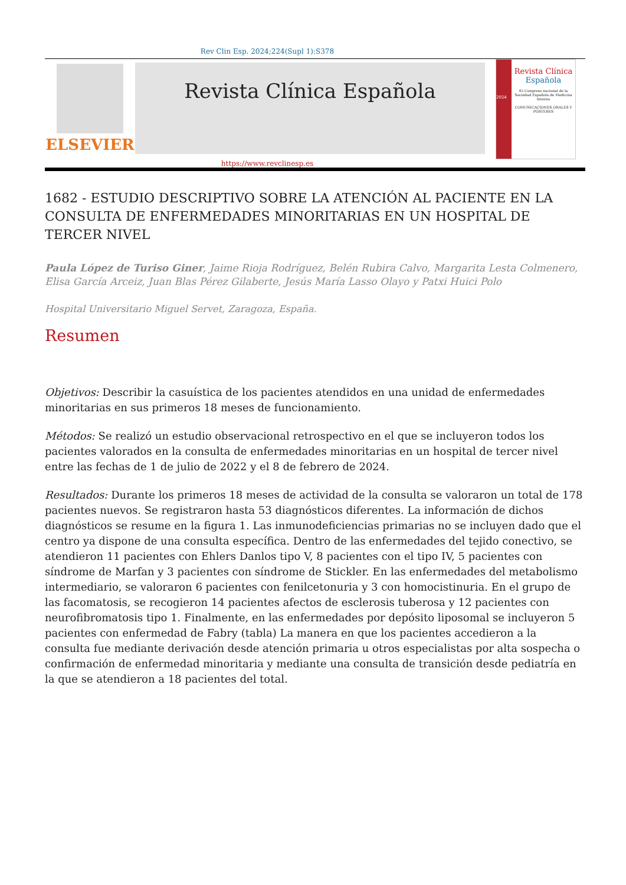Rev Clin Esp. 2024;224(Supl 1):S378
ELSEVIER
Revista Clínica Española
2024
Revista Clínica
Española
45 Congreso nacional de la Sociedad Española de Medicina Interna
COMUNICACIONES ORALES Y PÓSTERES
https://www.revclinesp.es
1682 - ESTUDIO DESCRIPTIVO SOBRE LA ATENCIÓN AL PACIENTE EN LA CONSULTA DE ENFERMEDADES MINORITARIAS EN UN HOSPITAL DE TERCER NIVEL
Paula López de Turiso Giner, Jaime Rioja Rodríguez, Belén Rubira Calvo, Margarita Lesta Colmenero, Elisa García Arceiz, Juan Blas Pérez Gilaberte, Jesús María Lasso Olayo y Patxi Huici Polo
Hospital Universitario Miguel Servet, Zaragoza, España.
Resumen
Objetivos: Describir la casuística de los pacientes atendidos en una unidad de enfermedades minoritarias en sus primeros 18 meses de funcionamiento.
Métodos: Se realizó un estudio observacional retrospectivo en el que se incluyeron todos los pacientes valorados en la consulta de enfermedades minoritarias en un hospital de tercer nivel entre las fechas de 1 de julio de 2022 y el 8 de febrero de 2024.
Resultados: Durante los primeros 18 meses de actividad de la consulta se valoraron un total de 178 pacientes nuevos. Se registraron hasta 53 diagnósticos diferentes. La información de dichos diagnósticos se resume en la figura 1. Las inmunodeficiencias primarias no se incluyen dado que el centro ya dispone de una consulta específica. Dentro de las enfermedades del tejido conectivo, se atendieron 11 pacientes con Ehlers Danlos tipo V, 8 pacientes con el tipo IV, 5 pacientes con síndrome de Marfan y 3 pacientes con síndrome de Stickler. En las enfermedades del metabolismo intermediario, se valoraron 6 pacientes con fenilcetonuria y 3 con homocistinuria. En el grupo de las facomatosis, se recogieron 14 pacientes afectos de esclerosis tuberosa y 12 pacientes con neurofibromatosis tipo 1. Finalmente, en las enfermedades por depósito liposomal se incluyeron 5 pacientes con enfermedad de Fabry (tabla) La manera en que los pacientes accedieron a la consulta fue mediante derivación desde atención primaria u otros especialistas por alta sospecha o confirmación de enfermedad minoritaria y mediante una consulta de transición desde pediatría en la que se atendieron a 18 pacientes del total.